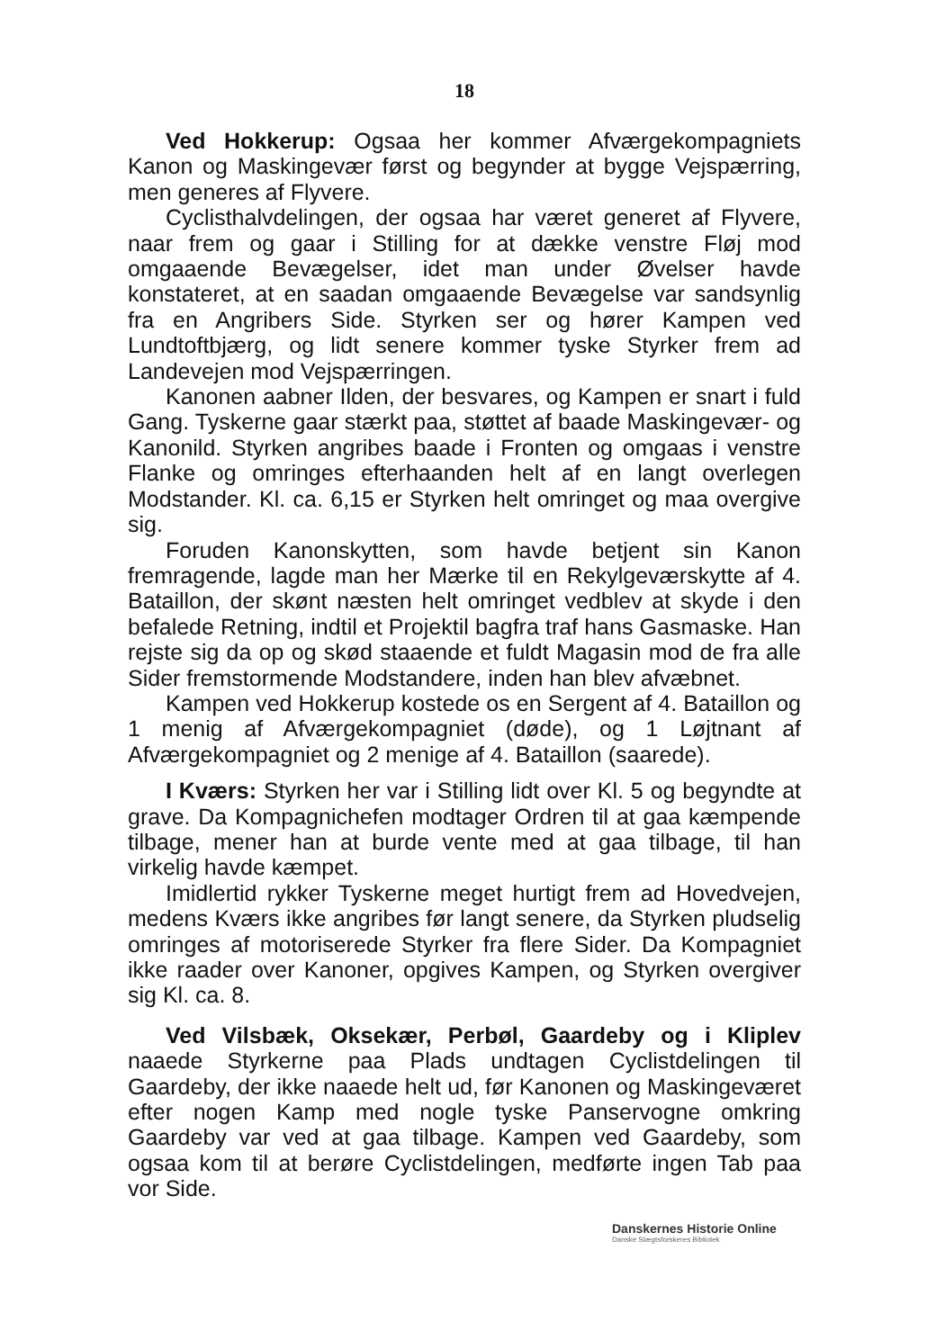18
Ved Hokkerup: Ogsaa her kommer Afværgekompagniets Kanon og Maskingevær først og begynder at bygge Vejspærring, men generes af Flyvere.
Cyclisthalvdelingen, der ogsaa har været generet af Flyvere, naar frem og gaar i Stilling for at dække venstre Fløj mod omgaaende Bevægelser, idet man under Øvelser havde konstateret, at en saadan omgaaende Bevægelse var sandsynlig fra en Angribers Side. Styrken ser og hører Kampen ved Lundtoftbjærg, og lidt senere kommer tyske Styrker frem ad Landevejen mod Vejspærringen.
Kanonen aabner Ilden, der besvares, og Kampen er snart i fuld Gang. Tyskerne gaar stærkt paa, støttet af baade Maskingevær- og Kanonild. Styrken angribes baade i Fronten og omgaas i venstre Flanke og omringes efterhaanden helt af en langt overlegen Modstander. Kl. ca. 6,15 er Styrken helt omringet og maa overgive sig.
Foruden Kanonskytten, som havde betjent sin Kanon fremragende, lagde man her Mærke til en Rekylgeværskytte af 4. Bataillon, der skønt næsten helt omringet vedblev at skyde i den befalede Retning, indtil et Projektil bagfra traf hans Gasmaske. Han rejste sig da op og skød staaende et fuldt Magasin mod de fra alle Sider fremstormende Modstandere, inden han blev afvæbnet.
Kampen ved Hokkerup kostede os en Sergent af 4. Bataillon og 1 menig af Afværgekompagniet (døde), og 1 Løjtnant af Afværgekompagniet og 2 menige af 4. Bataillon (saarede).
I Kværs: Styrken her var i Stilling lidt over Kl. 5 og begyndte at grave. Da Kompagnichefen modtager Ordren til at gaa kæmpende tilbage, mener han at burde vente med at gaa tilbage, til han virkelig havde kæmpet.
Imidlertid rykker Tyskerne meget hurtigt frem ad Hovedvejen, medens Kværs ikke angribes før langt senere, da Styrken pludselig omringes af motoriserede Styrker fra flere Sider. Da Kompagniet ikke raader over Kanoner, opgives Kampen, og Styrken overgiver sig Kl. ca. 8.
Ved Vilsbæk, Oksekær, Perbøl, Gaardeby og i Kliplev naaede Styrkerne paa Plads undtagen Cyclistdelingen til Gaardeby, der ikke naaede helt ud, før Kanonen og Maskingeværet efter nogen Kamp med nogle tyske Panservogne omkring Gaardeby var ved at gaa tilbage. Kampen ved Gaardeby, som ogsaa kom til at berøre Cyclistdelingen, medførte ingen Tab paa vor Side.
Danskernes Historie Online
Danske Slægtsforskeres Bibliotek